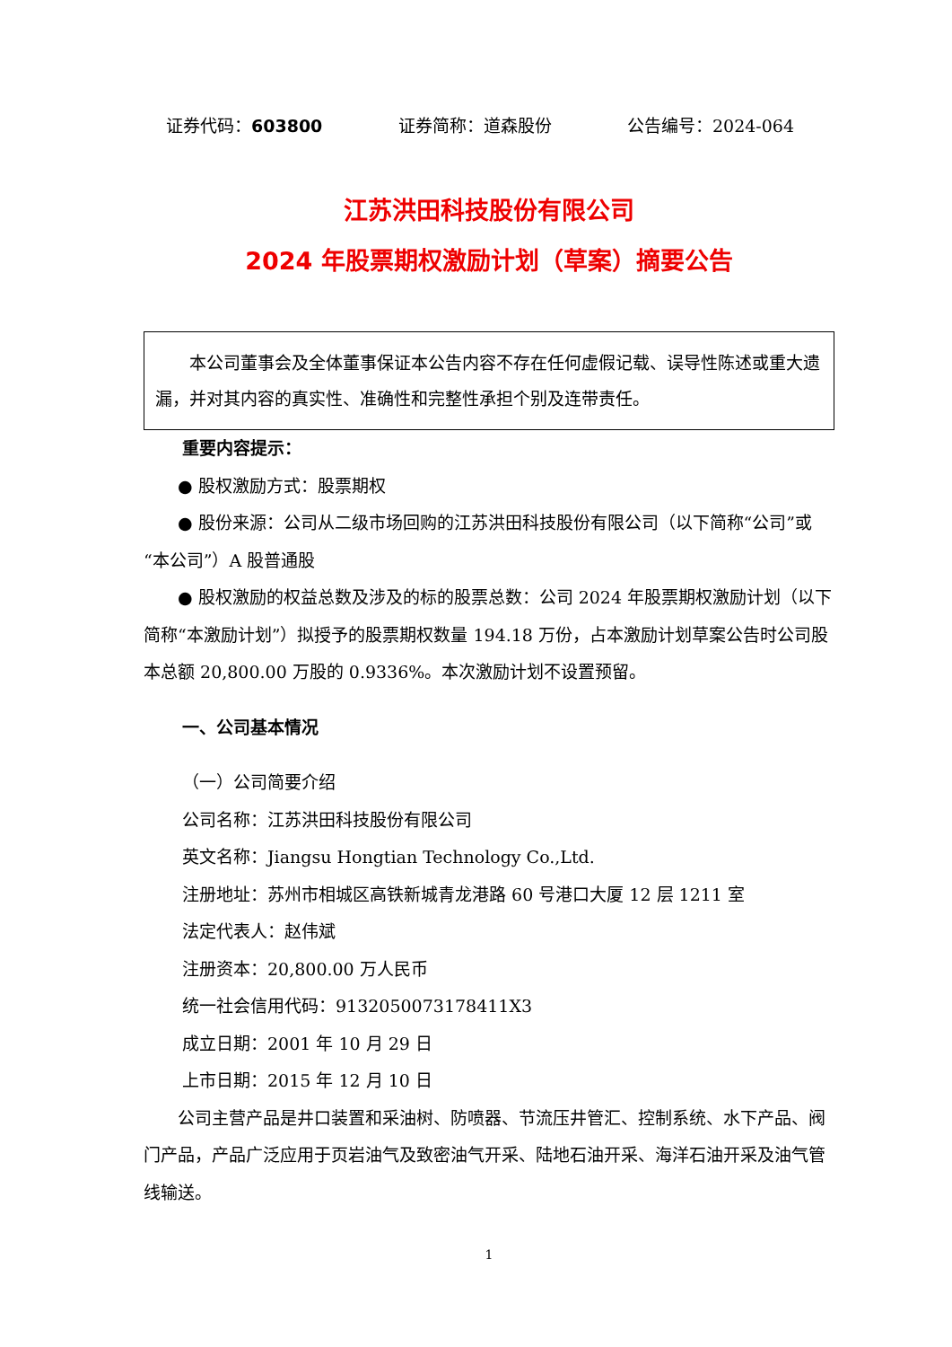证券代码：603800 证券简称：道森股份 公告编号：2024-064
江苏洪田科技股份有限公司
2024 年股票期权激励计划（草案）摘要公告
本公司董事会及全体董事保证本公告内容不存在任何虚假记载、误导性陈述或重大遗漏，并对其内容的真实性、准确性和完整性承担个别及连带责任。
重要内容提示：
● 股权激励方式：股票期权
● 股份来源：公司从二级市场回购的江苏洪田科技股份有限公司（以下简称“公司”或“本公司”）A 股普通股
● 股权激励的权益总数及涉及的标的股票总数：公司 2024 年股票期权激励计划（以下简称“本激励计划”）拟授予的股票期权数量 194.18 万份，占本激励计划草案公告时公司股本总额 20,800.00 万股的 0.9336%。本次激励计划不设置预留。
一、公司基本情况
（一）公司简要介绍
公司名称：江苏洪田科技股份有限公司
英文名称：Jiangsu Hongtian Technology Co.,Ltd.
注册地址：苏州市相城区高铁新城青龙港路 60 号港口大厦 12 层 1211 室
法定代表人：赵伟斌
注册资本：20,800.00 万人民币
统一社会信用代码：9132050073178411X3
成立日期：2001 年 10 月 29 日
上市日期：2015 年 12 月 10 日
公司主营产品是井口装置和采油树、防喷器、节流压井管汇、控制系统、水下产品、阀门产品，产品广泛应用于页岩油气及致密油气开采、陆地石油开采、海洋石油开采及油气管线输送。
1